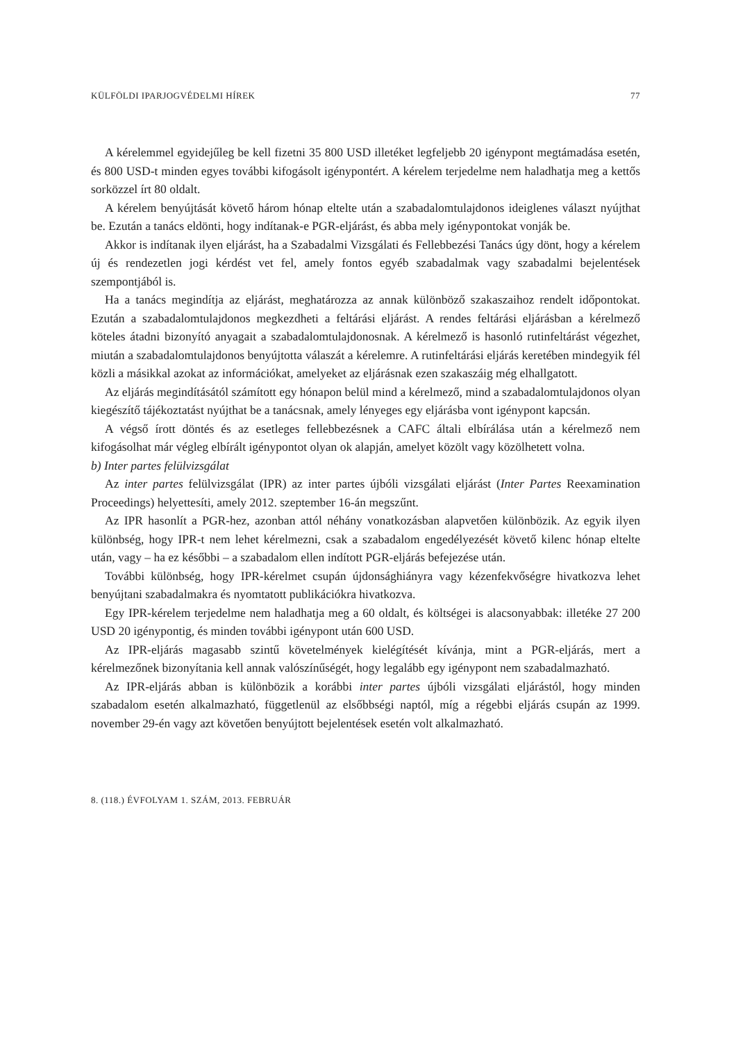KÜLFÖLDI IPARJOGVÉDELMI HÍREK 77
A kérelemmel egyidejűleg be kell fizetni 35 800 USD illetéket legfeljebb 20 igénypont megtámadása esetén, és 800 USD-t minden egyes további kifogásolt igénypontért. A kérelem terjedelme nem haladhatja meg a kettős sorközzel írt 80 oldalt.
A kérelem benyújtását követő három hónap eltelte után a szabadalomtulajdonos ideiglenes választ nyújthat be. Ezután a tanács eldönti, hogy indítanak-e PGR-eljárást, és abba mely igénypontokat vonják be.
Akkor is indítanak ilyen eljárást, ha a Szabadalmi Vizsgálati és Fellebbezési Tanács úgy dönt, hogy a kérelem új és rendezetlen jogi kérdést vet fel, amely fontos egyéb szabadalmak vagy szabadalmi bejelentések szempontjából is.
Ha a tanács megindítja az eljárást, meghatározza az annak különböző szakaszaihoz rendelt időpontokat. Ezután a szabadalomtulajdonos megkezdheti a feltárási eljárást. A rendes feltárási eljárásban a kérelmező köteles átadni bizonyító anyagait a szabadalomtulajdonosnak. A kérelmező is hasonló rutinfeltárást végezhet, miután a szabadalomtulajdonos benyújtotta válaszát a kérelemre. A rutinfeltárási eljárás keretében mindegyik fél közli a másikkal azokat az információkat, amelyeket az eljárásnak ezen szakaszáig még elhallgatott.
Az eljárás megindításától számított egy hónapon belül mind a kérelmező, mind a szabadalomtulajdonos olyan kiegészítő tájékoztatást nyújthat be a tanácsnak, amely lényeges egy eljárásba vont igénypont kapcsán.
A végső írott döntés és az esetleges fellebbezésnek a CAFC általi elbírálása után a kérelmező nem kifogásolhat már végleg elbírált igénypontot olyan ok alapján, amelyet közölt vagy közölhetett volna.
b) Inter partes felülvizsgálat
Az inter partes felülvizsgálat (IPR) az inter partes újbóli vizsgálati eljárást (Inter Partes Reexamination Proceedings) helyettesíti, amely 2012. szeptember 16-án megszűnt.
Az IPR hasonlít a PGR-hez, azonban attól néhány vonatkozásban alapvetően különbözik. Az egyik ilyen különbség, hogy IPR-t nem lehet kérelmezni, csak a szabadalom engedélyezését követő kilenc hónap eltelte után, vagy – ha ez későbbi – a szabadalom ellen indított PGR-eljárás befejezése után.
További különbség, hogy IPR-kérelmet csupán újdonsághiányra vagy kézenfekvőségre hivatkozva lehet benyújtani szabadalmakra és nyomtatott publikációkra hivatkozva.
Egy IPR-kérelem terjedelme nem haladhatja meg a 60 oldalt, és költségei is alacsonyabbak: illetéke 27 200 USD 20 igénypontig, és minden további igénypont után 600 USD.
Az IPR-eljárás magasabb szintű követelmények kielégítését kívánja, mint a PGR-eljárás, mert a kérelmezőnek bizonyítania kell annak valószínűségét, hogy legalább egy igénypont nem szabadalmazható.
Az IPR-eljárás abban is különbözik a korábbi inter partes újbóli vizsgálati eljárástól, hogy minden szabadalom esetén alkalmazható, függetlenül az elsőbbségi naptól, míg a régebbi eljárás csupán az 1999. november 29-én vagy azt követően benyújtott bejelentések esetén volt alkalmazható.
8. (118.) ÉVFOLYAM 1. SZÁM, 2013. FEBRUÁR